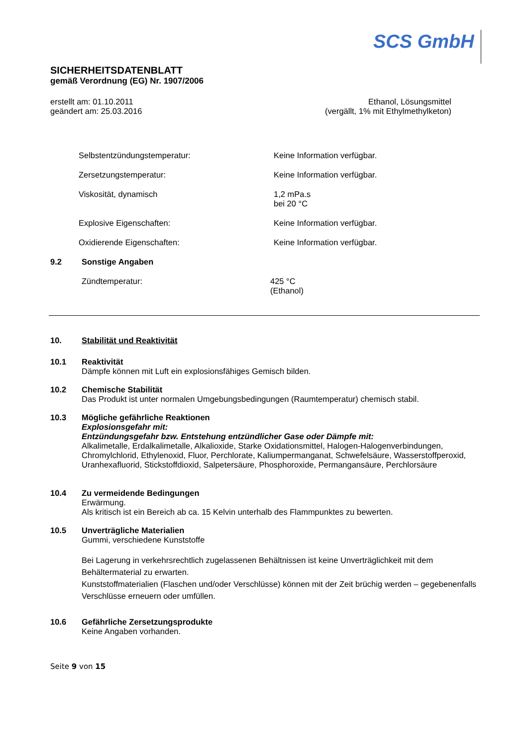SCS GmbH
SICHERHEITSDATENBLATT
gemäß Verordnung (EG) Nr. 1907/2006
erstellt am: 01.10.2011
geändert am: 25.03.2016
Ethanol, Lösungsmittel
(vergällt, 1% mit Ethylmethylketon)
Selbstentzündungstemperatur: Keine Information verfügbar.
Zersetzungstemperatur: Keine Information verfügbar.
Viskosität, dynamisch 1,2 mPa.s
bei 20 °C
Explosive Eigenschaften: Keine Information verfügbar.
Oxidierende Eigenschaften: Keine Information verfügbar.
9.2 Sonstige Angaben
Zündtemperatur: 425 °C
(Ethanol)
10. Stabilität und Reaktivität
10.1 Reaktivität
Dämpfe können mit Luft ein explosionsfähiges Gemisch bilden.
10.2 Chemische Stabilität
Das Produkt ist unter normalen Umgebungsbedingungen (Raumtemperatur) chemisch stabil.
10.3 Mögliche gefährliche Reaktionen
Explosionsgefahr mit:
Entzündungsgefahr bzw. Entstehung entzündlicher Gase oder Dämpfe mit:
Alkalimetalle, Erdalkalimetalle, Alkalioxide, Starke Oxidationsmittel, Halogen-Halogenverbindungen, Chromylchlorid, Ethylenoxid, Fluor, Perchlorate, Kaliumpermanganat, Schwefelsäure, Wasserstoffperoxid, Uranhexafluorid, Stickstoffdioxid, Salpetersäure, Phosphoroxide, Permangansäure, Perchlorsäure
10.4 Zu vermeidende Bedingungen
Erwärmung.
Als kritisch ist ein Bereich ab ca. 15 Kelvin unterhalb des Flammpunktes zu bewerten.
10.5 Unverträgliche Materialien
Gummi, verschiedene Kunststoffe
Bei Lagerung in verkehrsrechtlich zugelassenen Behältnissen ist keine Unverträglichkeit mit dem Behältermaterial zu erwarten.
Kunststoffmaterialien (Flaschen und/oder Verschlüsse) können mit der Zeit brüchig werden – gegebenenfalls Verschlüsse erneuern oder umfüllen.
10.6 Gefährliche Zersetzungsprodukte
Keine Angaben vorhanden.
Seite 9 von 15